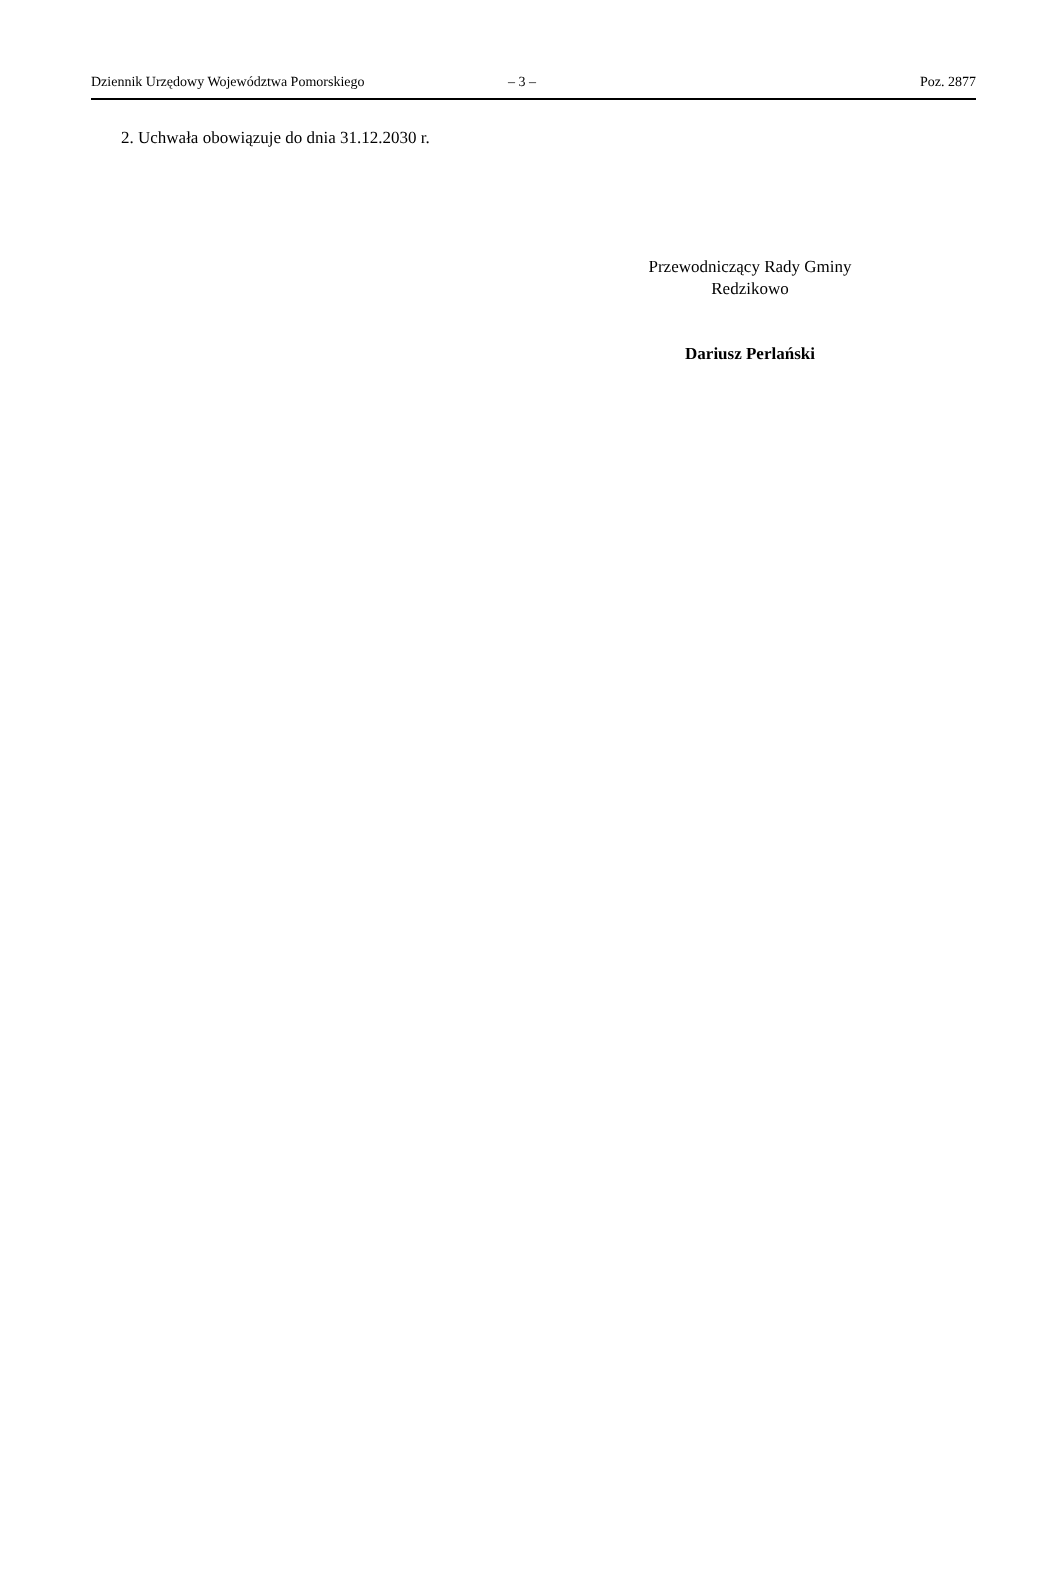Dziennik Urzędowy Województwa Pomorskiego – 3 – Poz. 2877
2. Uchwała obowiązuje do dnia 31.12.2030 r.
Przewodniczący Rady Gminy
Redzikowo
Dariusz Perlański